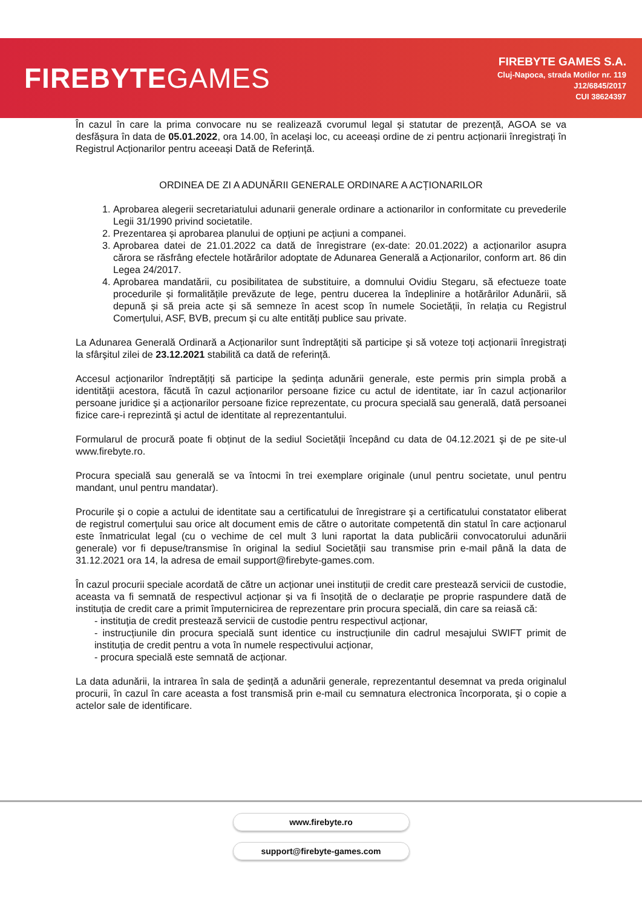FIREBYTEGAMES
FIREBYTE GAMES S.A.
Cluj-Napoca, strada Motilor nr. 119
J12/6845/2017
CUI 38624397
În cazul în care la prima convocare nu se realizează cvorumul legal și statutar de prezență, AGOA se va desfășura în data de 05.01.2022, ora 14.00, în același loc, cu aceeași ordine de zi pentru acționarii înregistrați în Registrul Acționarilor pentru aceeași Dată de Referință.
ORDINEA DE ZI A ADUNĂRII GENERALE ORDINARE A ACȚIONARILOR
1. Aprobarea alegerii secretariatului adunarii generale ordinare a actionarilor in conformitate cu prevederile Legii 31/1990 privind societatile.
2. Prezentarea și aprobarea planului de opțiuni pe acțiuni a companei.
3. Aprobarea datei de 21.01.2022 ca dată de înregistrare (ex-date: 20.01.2022) a acționarilor asupra cărora se răsfrâng efectele hotărârilor adoptate de Adunarea Generală a Acționarilor, conform art. 86 din Legea 24/2017.
4. Aprobarea mandatării, cu posibilitatea de substituire, a domnului Ovidiu Stegaru, să efectueze toate procedurile și formalitățile prevăzute de lege, pentru ducerea la îndeplinire a hotărârilor Adunării, să depună și să preia acte și să semneze în acest scop în numele Societății, în relația cu Registrul Comerțului, ASF, BVB, precum și cu alte entități publice sau private.
La Adunarea Generală Ordinară a Acționarilor sunt îndreptățiti să participe şi să voteze toți acționarii înregistrați la sfârşitul zilei de 23.12.2021 stabilită ca dată de referință.
Accesul acţionarilor îndreptățiți să participe la ședința adunării generale, este permis prin simpla probă a identităţii acestora, făcută în cazul acționarilor persoane fizice cu actul de identitate, iar în cazul acționarilor persoane juridice şi a acționarilor persoane fizice reprezentate, cu procura specială sau generală, dată persoanei fizice care-i reprezintă şi actul de identitate al reprezentantului.
Formularul de procură poate fi obținut de la sediul Societății începând cu data de 04.12.2021 şi de pe site-ul www.firebyte.ro.
Procura specială sau generală se va întocmi în trei exemplare originale (unul pentru societate, unul pentru mandant, unul pentru mandatar).
Procurile şi o copie a actului de identitate sau a certificatului de înregistrare şi a certificatului constatator eliberat de registrul comerțului sau orice alt document emis de către o autoritate competentă din statul în care acționarul este înmatriculat legal (cu o vechime de cel mult 3 luni raportat la data publicării convocatorului adunării generale) vor fi depuse/transmise în original la sediul Societății sau transmise prin e-mail până la data de 31.12.2021 ora 14, la adresa de email support@firebyte-games.com.
În cazul procurii speciale acordată de către un acționar unei instituții de credit care prestează servicii de custodie, aceasta va fi semnată de respectivul acționar și va fi însoțită de o declarație pe proprie raspundere dată de instituția de credit care a primit împuternicirea de reprezentare prin procura specială, din care sa reiasă că:
- instituţia de credit prestează servicii de custodie pentru respectivul acționar,
- instrucțiunile din procura specială sunt identice cu instrucțiunile din cadrul mesajului SWIFT primit de instituția de credit pentru a vota în numele respectivului acționar,
- procura specială este semnată de acționar.
La data adunării, la intrarea în sala de şedință a adunării generale, reprezentantul desemnat va preda originalul procurii, în cazul în care aceasta a fost transmisă prin e-mail cu semnatura electronica încorporata, şi o copie a actelor sale de identificare.
www.firebyte.ro
support@firebyte-games.com